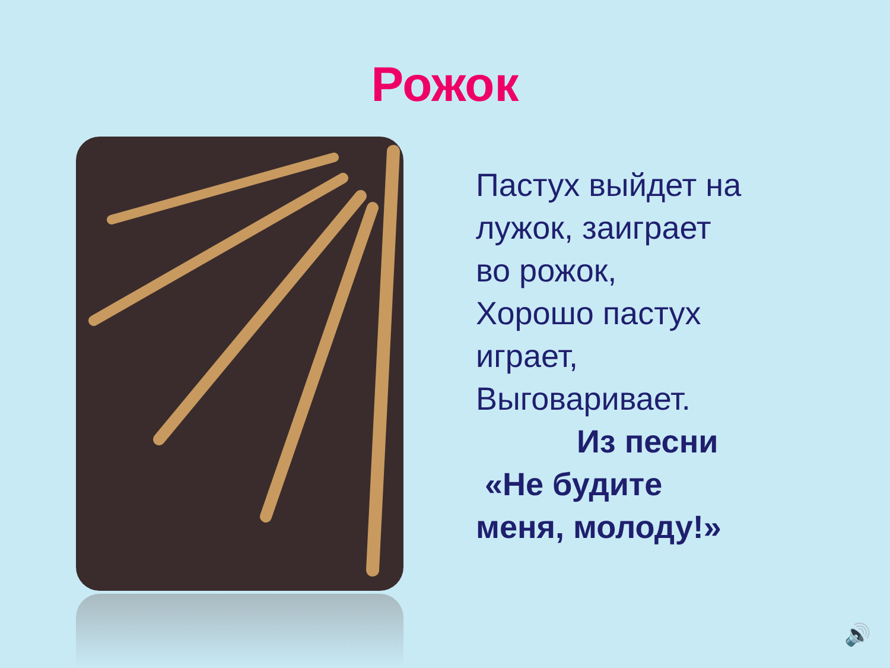Рожок
Пастух выйдет на
лужок, заиграет
во рожок,
Хорошо пастух
играет,
Выговаривает.
Из песни
«Не будите
меня, молоду!»
🔊